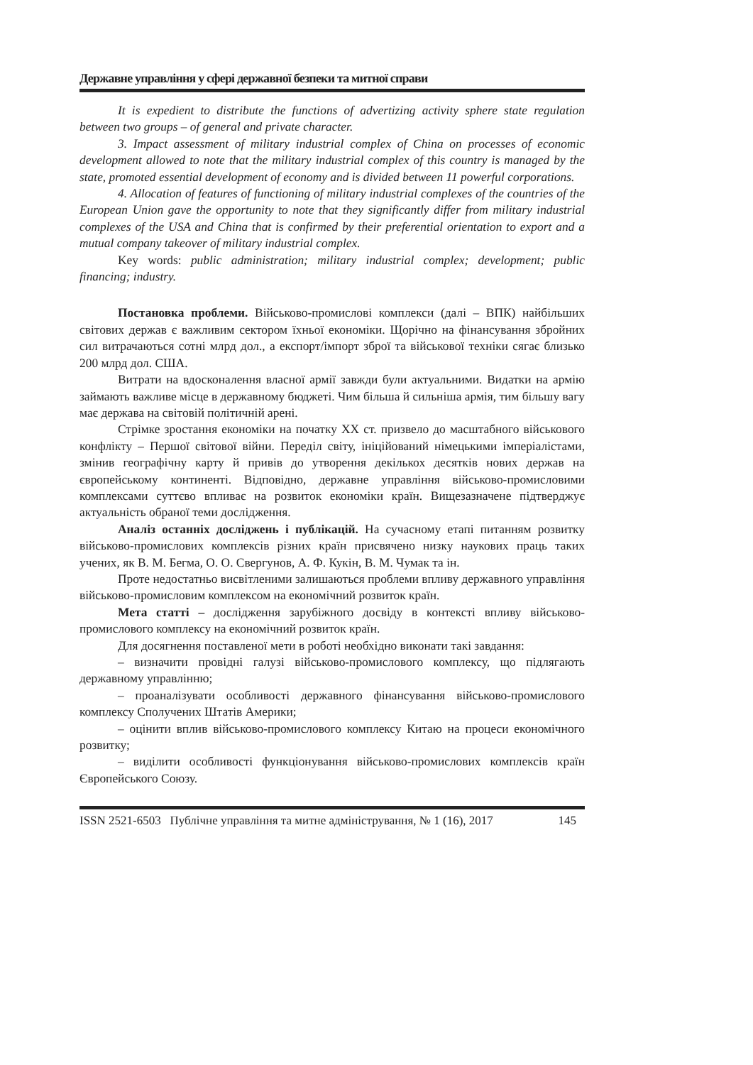Державне управління у сфері державної безпеки та митної справи
It is expedient to distribute the functions of advertizing activity sphere state regulation between two groups – of general and private character.
3. Impact assessment of military industrial complex of China on processes of economic development allowed to note that the military industrial complex of this country is managed by the state, promoted essential development of economy and is divided between 11 powerful corporations.
4. Allocation of features of functioning of military industrial complexes of the countries of the European Union gave the opportunity to note that they significantly differ from military industrial complexes of the USA and China that is confirmed by their preferential orientation to export and a mutual company takeover of military industrial complex.
Key words: public administration; military industrial complex; development; public financing; industry.
Постановка проблеми. Військово-промислові комплекси (далі – ВПК) найбільших світових держав є важливим сектором їхньої економіки. Щорічно на фінансування збройних сил витрачаються сотні млрд дол., а експорт/імпорт зброї та військової техніки сягає близько 200 млрд дол. США.
Витрати на вдосконалення власної армії завжди були актуальними. Видатки на армію займають важливе місце в державному бюджеті. Чим більша й сильніша армія, тим більшу вагу має держава на світовій політичній арені.
Стрімке зростання економіки на початку ХХ ст. призвело до масштабного військового конфлікту – Першої світової війни. Переділ світу, ініційований німецькими імперіалістами, змінив географічну карту й привів до утворення декількох десятків нових держав на європейському континенті. Відповідно, державне управління військово-промисловими комплексами суттєво впливає на розвиток економіки країн. Вищезазначене підтверджує актуальність обраної теми дослідження.
Аналіз останніх досліджень і публікацій. На сучасному етапі питанням розвитку військово-промислових комплексів різних країн присвячено низку наукових праць таких учених, як В. М. Бегма, О. О. Свергунов, А. Ф. Кукін, В. М. Чумак та ін.
Проте недостатньо висвітленими залишаються проблеми впливу державного управління військово-промисловим комплексом на економічний розвиток країн.
Мета статті – дослідження зарубіжного досвіду в контексті впливу військово-промислового комплексу на економічний розвиток країн.
Для досягнення поставленої мети в роботі необхідно виконати такі завдання:
– визначити провідні галузі військово-промислового комплексу, що підлягають державному управлінню;
– проаналізувати особливості державного фінансування військово-промислового комплексу Сполучених Штатів Америки;
– оцінити вплив військово-промислового комплексу Китаю на процеси економічного розвитку;
– виділити особливості функціонування військово-промислових комплексів країн Європейського Союзу.
ISSN 2521-6503 Публічне управління та митне адміністрування, № 1 (16), 2017 145